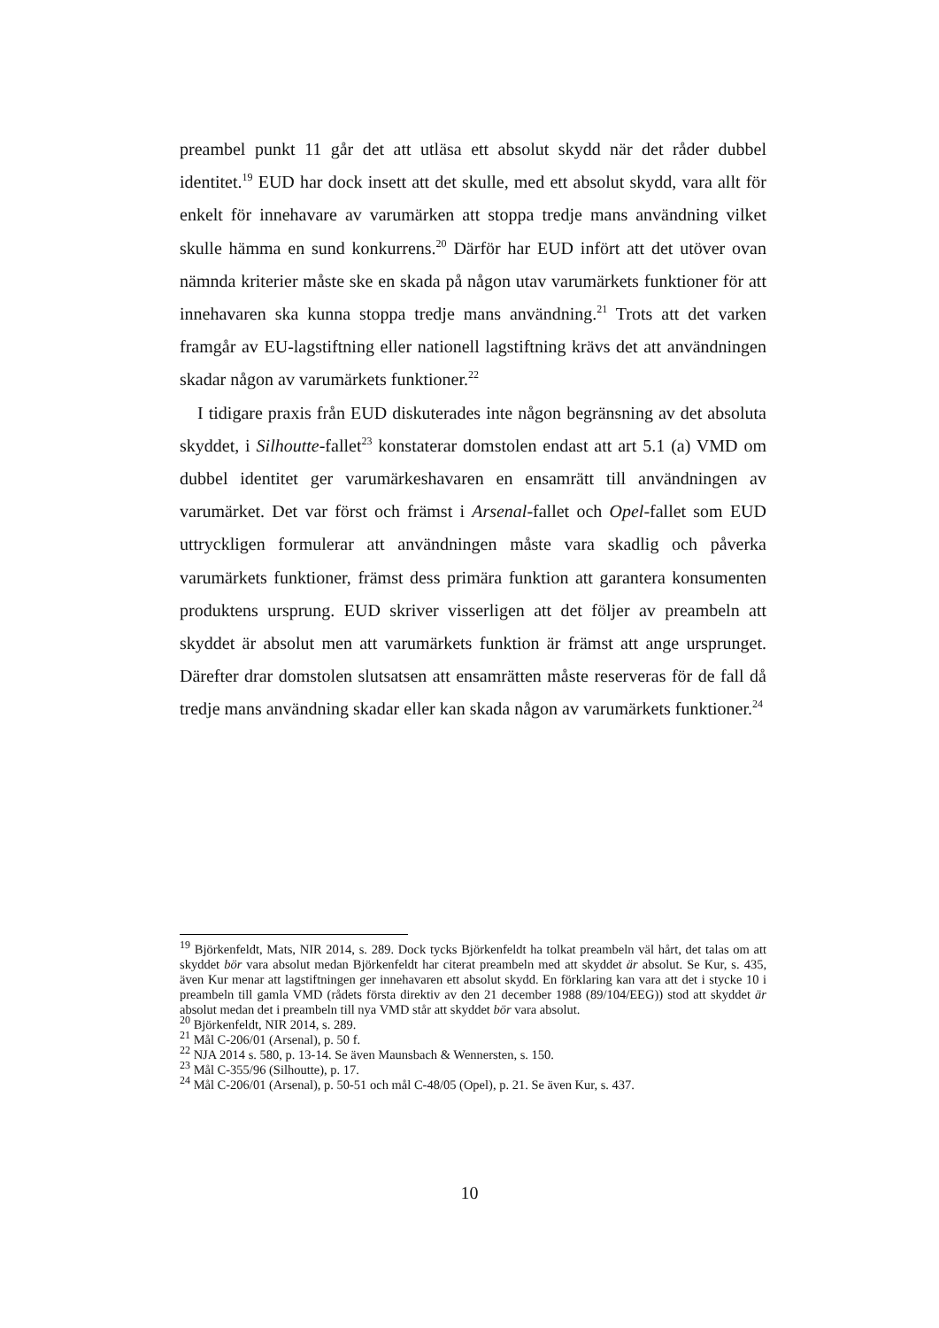preambel punkt 11 går det att utläsa ett absolut skydd när det råder dubbel identitet.<sup>19</sup> EUD har dock insett att det skulle, med ett absolut skydd, vara allt för enkelt för innehavare av varumärken att stoppa tredje mans användning vilket skulle hämma en sund konkurrens.<sup>20</sup> Därför har EUD infört att det utöver ovan nämnda kriterier måste ske en skada på någon utav varumärkets funktioner för att innehavaren ska kunna stoppa tredje mans användning.<sup>21</sup> Trots att det varken framgår av EU-lagstiftning eller nationell lagstiftning krävs det att användningen skadar någon av varumärkets funktioner.<sup>22</sup>
I tidigare praxis från EUD diskuterades inte någon begränsning av det absoluta skyddet, i Silhoutte-fallet<sup>23</sup> konstaterar domstolen endast att art 5.1 (a) VMD om dubbel identitet ger varumärkeshavaren en ensamrätt till användningen av varumärket. Det var först och främst i Arsenal-fallet och Opel-fallet som EUD uttryckligen formulerar att användningen måste vara skadlig och påverka varumärkets funktioner, främst dess primära funktion att garantera konsumenten produktens ursprung. EUD skriver visserligen att det följer av preambeln att skyddet är absolut men att varumärkets funktion är främst att ange ursprunget. Därefter drar domstolen slutsatsen att ensamrätten måste reserveras för de fall då tredje mans användning skadar eller kan skada någon av varumärkets funktioner.<sup>24</sup>
<sup>19</sup> Björkenfeldt, Mats, NIR 2014, s. 289. Dock tycks Björkenfeldt ha tolkat preambeln väl hårt, det talas om att skyddet bör vara absolut medan Björkenfeldt har citerat preambeln med att skyddet är absolut. Se Kur, s. 435, även Kur menar att lagstiftningen ger innehavaren ett absolut skydd. En förklaring kan vara att det i stycke 10 i preambeln till gamla VMD (rådets första direktiv av den 21 december 1988 (89/104/EEG)) stod att skyddet är absolut medan det i preambeln till nya VMD står att skyddet bör vara absolut.
<sup>20</sup> Björkenfeldt, NIR 2014, s. 289.
<sup>21</sup> Mål C-206/01 (Arsenal), p. 50 f.
<sup>22</sup> NJA 2014 s. 580, p. 13-14. Se även Maunsbach & Wennersten, s. 150.
<sup>23</sup> Mål C-355/96 (Silhoutte), p. 17.
<sup>24</sup> Mål C-206/01 (Arsenal), p. 50-51 och mål C-48/05 (Opel), p. 21. Se även Kur, s. 437.
10